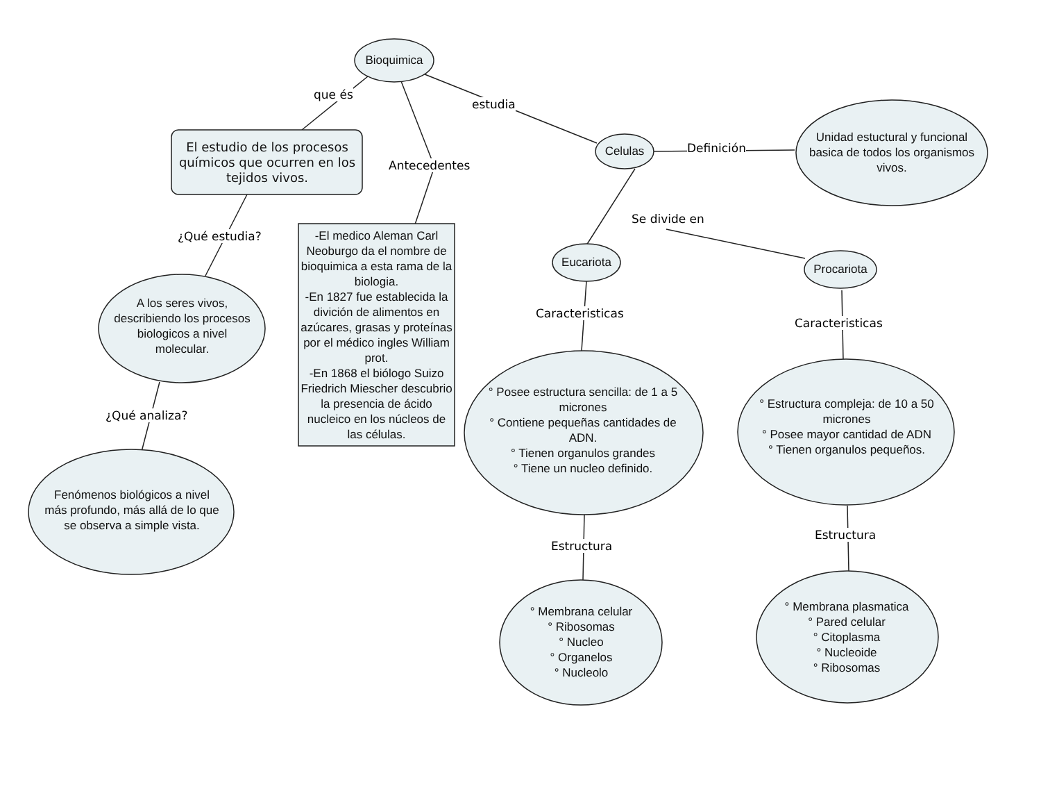Bioquimica
que és
Antecedentes
estudia
El estudio de los procesos químicos que ocurren en los tejidos vivos.
¿Qué estudia?
A los seres vivos, describiendo los procesos biologicos a nivel molecular.
¿Qué analiza?
Fenómenos biológicos a nivel más profundo, más allá de lo que se observa a simple vista.
-El medico Aleman Carl Neoburgo da el nombre de bioquimica a esta rama de la biologia.
-En 1827 fue establecida la divición de alimentos en azúcares, grasas y proteínas por el médico ingles William prot.
-En 1868 el biólogo Suizo Friedrich Miescher descubrio la presencia de ácido nucleico en los núcleos de las células.
Celulas Definición
Unidad estuctural y funcional basica de todos los organismos vivos.
Se divide en
Eucariota Procariota
Caracteristicas
Caracteristicas
° Posee estructura sencilla: de 1 a 5 micrones
° Contiene pequeñas cantidades de ADN.
° Tienen organulos grandes
° Tiene un nucleo definido.
° Estructura compleja: de 10 a 50 micrones
° Posee mayor cantidad de ADN
° Tienen organulos pequeños.
Estructura
Estructura
° Membrana celular
° Ribosomas
° Nucleo
° Organelos
° Nucleolo
° Membrana plasmatica
° Pared celular
° Citoplasma
° Nucleoide
° Ribosomas